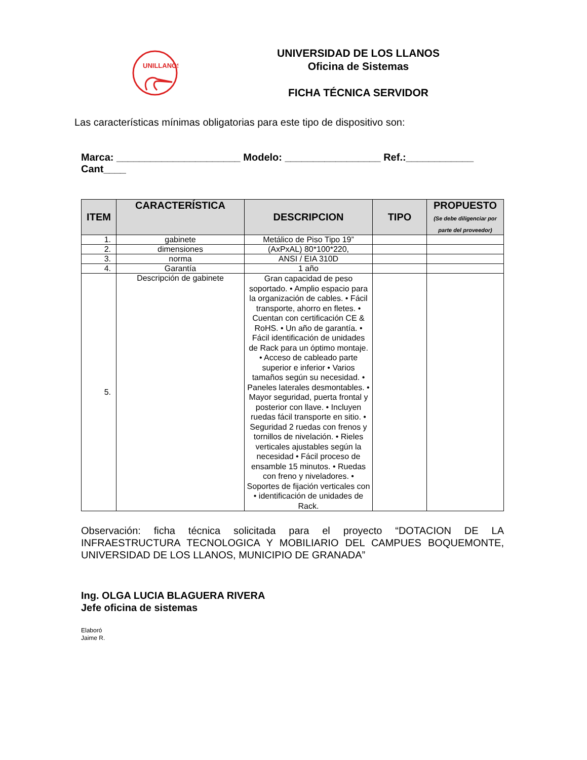UNILLANOS
UNIVERSIDAD DE LOS LLANOS
Oficina de Sistemas
FICHA TÉCNICA SERVIDOR
Las características mínimas obligatorias para este tipo de dispositivo son:
Marca: ______________________ Modelo: _________________ Ref.:____________ Cant____
| ITEM | CARACTERÍSTICA | DESCRIPCION | TIPO | PROPUESTO (Se debe diligenciar por parte del proveedor) |
| --- | --- | --- | --- | --- |
| 1. | gabinete | Metálico de Piso Tipo 19” | | |
| 2. | dimensiones | (AxPxAL) 80*100*220, | | |
| 3. | norma | ANSI / EIA 310D | | |
| 4. | Garantía | 1 año | | |
| 5. | Descripción de gabinete | Gran capacidad de peso soportado. • Amplio espacio para la organización de cables. • Fácil transporte, ahorro en fletes. • Cuentan con certificación CE & RoHS. • Un año de garantía. • Fácil identificación de unidades de Rack para un óptimo montaje. • Acceso de cableado parte superior e inferior • Varios tamaños según su necesidad. • Paneles laterales desmontables. • Mayor seguridad, puerta frontal y posterior con llave. • Incluyen ruedas fácil transporte en sitio. • Seguridad 2 ruedas con frenos y tornillos de nivelación. • Rieles verticales ajustables según la necesidad • Fácil proceso de ensamble 15 minutos. • Ruedas con freno y niveladores. • Soportes de fijación verticales con • identificación de unidades de Rack. | | |
Observación: ficha técnica solicitada para el proyecto “DOTACION DE LA INFRAESTRUCTURA TECNOLOGICA Y MOBILIARIO DEL CAMPUES BOQUEMONTE, UNIVERSIDAD DE LOS LLANOS, MUNICIPIO DE GRANADA”
Ing. OLGA LUCIA BLAGUERA RIVERA
Jefe oficina de sistemas
Elaboró
Jaime R.